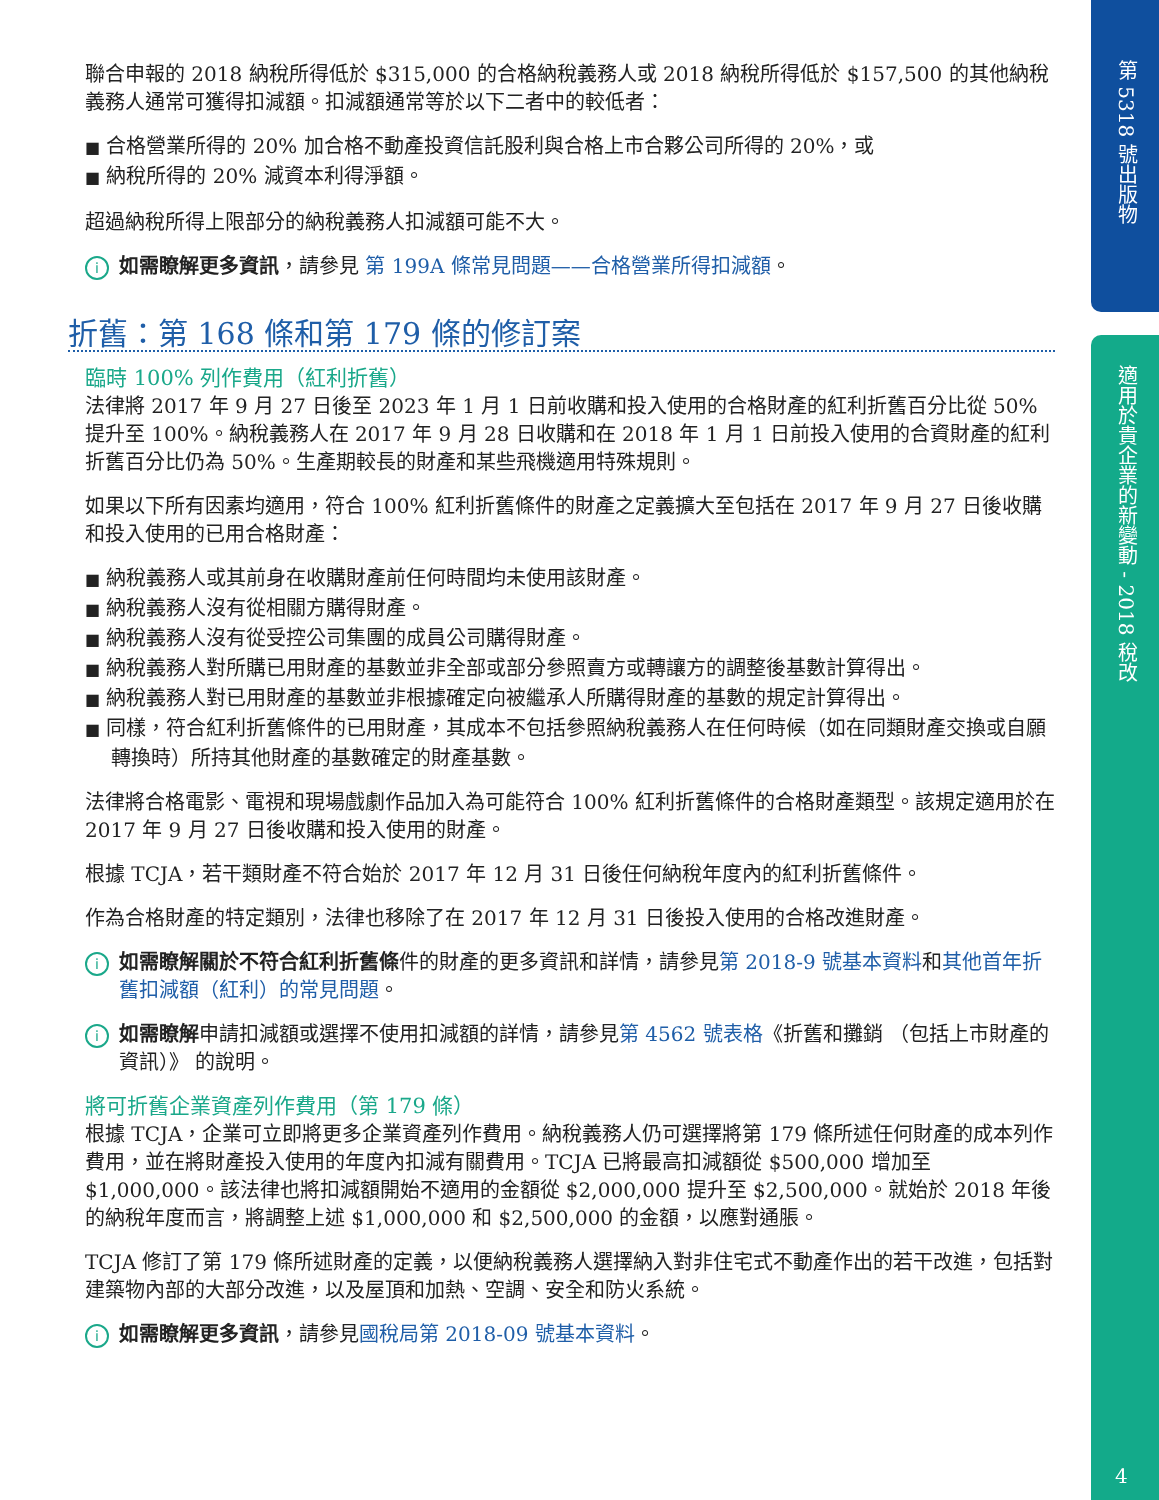第 5318 號出版物
適用於貴企業的新變動 - 2018 稅改
4
聯合申報的 2018 納稅所得低於 $315,000 的合格納稅義務人或 2018 納稅所得低於 $157,500 的其他納稅義務人通常可獲得扣減額。扣減額通常等於以下二者中的較低者：
■ 合格營業所得的 20% 加合格不動產投資信託股利與合格上市合夥公司所得的 20%，或
■ 納稅所得的 20% 減資本利得淨額。
超過納稅所得上限部分的納稅義務人扣減額可能不大。
i如需瞭解更多資訊，請參見 第 199A 條常見問題——合格營業所得扣減額。
折舊：第 168 條和第 179 條的修訂案
臨時 100% 列作費用（紅利折舊）
法律將 2017 年 9 月 27 日後至 2023 年 1 月 1 日前收購和投入使用的合格財產的紅利折舊百分比從 50% 提升至 100%。納稅義務人在 2017 年 9 月 28 日收購和在 2018 年 1 月 1 日前投入使用的合資財產的紅利折舊百分比仍為 50%。生產期較長的財產和某些飛機適用特殊規則。
如果以下所有因素均適用，符合 100% 紅利折舊條件的財產之定義擴大至包括在 2017 年 9 月 27 日後收購和投入使用的已用合格財產：
■ 納稅義務人或其前身在收購財產前任何時間均未使用該財產。
■ 納稅義務人沒有從相關方購得財產。
■ 納稅義務人沒有從受控公司集團的成員公司購得財產。
■ 納稅義務人對所購已用財產的基數並非全部或部分參照賣方或轉讓方的調整後基數計算得出。
■ 納稅義務人對已用財產的基數並非根據確定向被繼承人所購得財產的基數的規定計算得出。
■ 同樣，符合紅利折舊條件的已用財產，其成本不包括參照納稅義務人在任何時候（如在同類財產交換或自願轉換時）所持其他財產的基數確定的財產基數。
法律將合格電影、電視和現場戲劇作品加入為可能符合 100% 紅利折舊條件的合格財產類型。該規定適用於在 2017 年 9 月 27 日後收購和投入使用的財產。
根據 TCJA，若干類財產不符合始於 2017 年 12 月 31 日後任何納稅年度內的紅利折舊條件。
作為合格財產的特定類別，法律也移除了在 2017 年 12 月 31 日後投入使用的合格改進財產。
i如需瞭解關於不符合紅利折舊條件的財產的更多資訊和詳情，請參見第 2018-9 號基本資料和其他首年折舊扣減額（紅利）的常見問題。
i如需瞭解申請扣減額或選擇不使用扣減額的詳情，請參見第 4562 號表格《折舊和攤銷 （包括上市財產的資訊）》 的說明。
將可折舊企業資產列作費用（第 179 條）
根據 TCJA，企業可立即將更多企業資產列作費用。納稅義務人仍可選擇將第 179 條所述任何財產的成本列作費用，並在將財產投入使用的年度內扣減有關費用。TCJA 已將最高扣減額從 $500,000 增加至 $1,000,000。該法律也將扣減額開始不適用的金額從 $2,000,000 提升至 $2,500,000。就始於 2018 年後的納稅年度而言，將調整上述 $1,000,000 和 $2,500,000 的金額，以應對通脹。
TCJA 修訂了第 179 條所述財產的定義，以便納稅義務人選擇納入對非住宅式不動產作出的若干改進，包括對建築物內部的大部分改進，以及屋頂和加熱、空調、安全和防火系統。
i如需瞭解更多資訊，請參見國稅局第 2018-09 號基本資料。